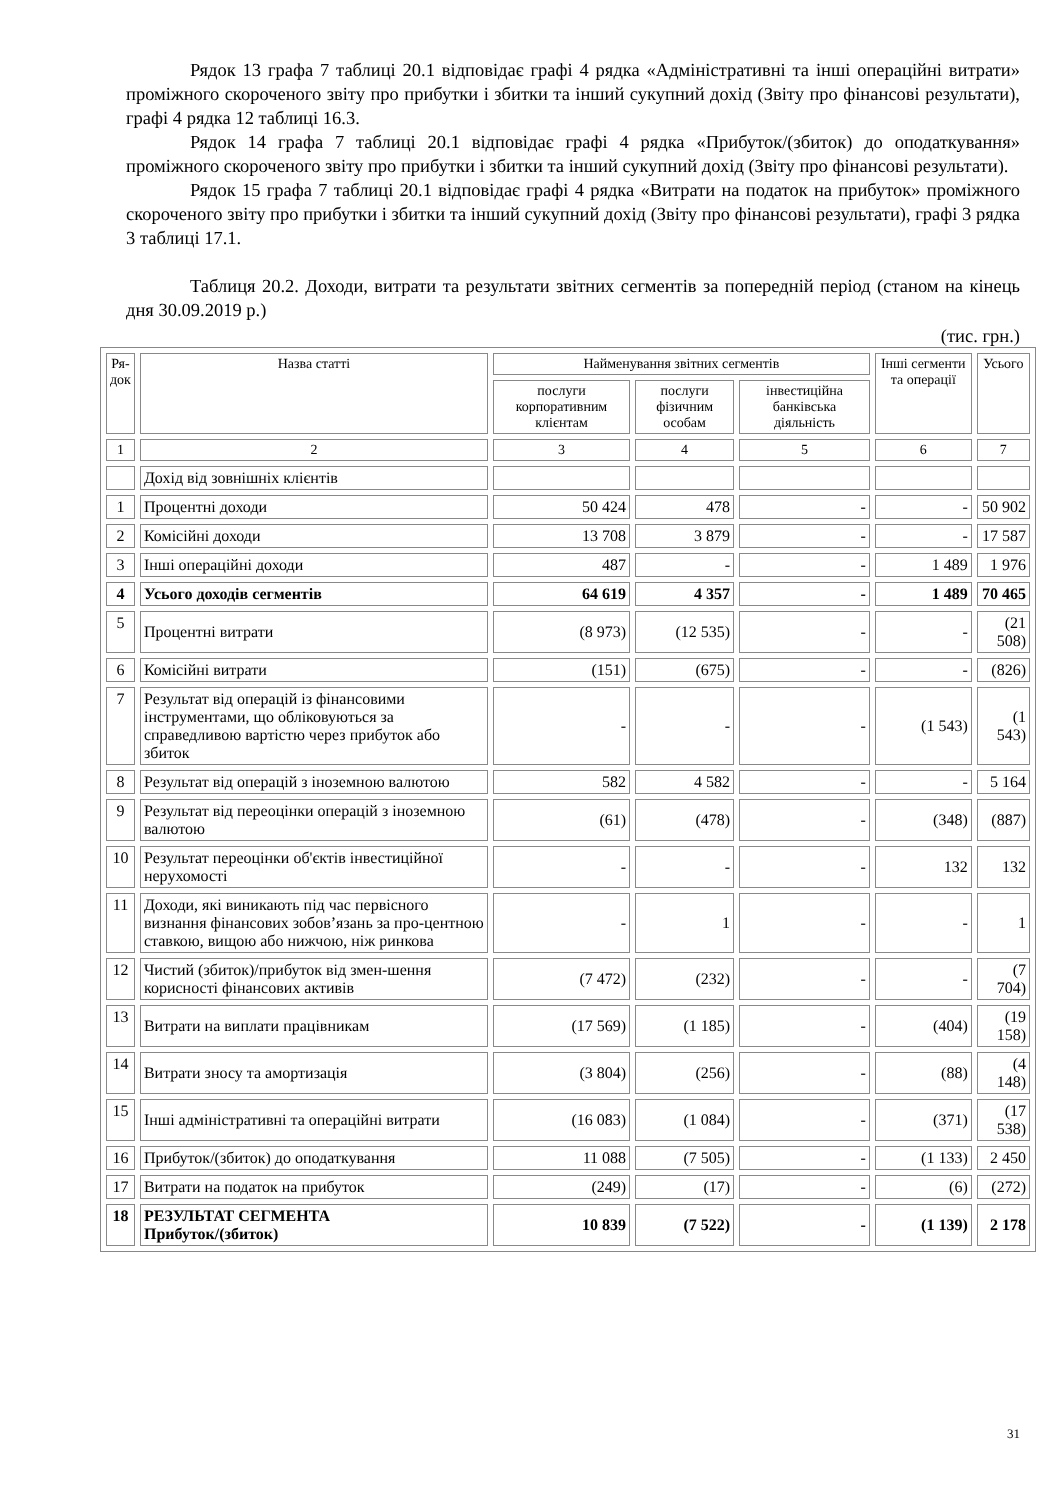Рядок 13 графа 7 таблиці 20.1 відповідає графі 4 рядка «Адміністративні та інші операційні витрати» проміжного скороченого звіту про прибутки і збитки та інший сукупний дохід (Звіту про фінансові результати), графі 4 рядка 12 таблиці 16.3.
Рядок 14 графа 7 таблиці 20.1 відповідає графі 4 рядка «Прибуток/(збиток) до оподаткування» проміжного скороченого звіту про прибутки і збитки та інший сукупний дохід (Звіту про фінансові результати).
Рядок 15 графа 7 таблиці 20.1 відповідає графі 4 рядка «Витрати на податок на прибуток» проміжного скороченого звіту про прибутки і збитки та інший сукупний дохід (Звіту про фінансові результати), графі 3 рядка 3 таблиці 17.1.
Таблиця 20.2. Доходи, витрати та результати звітних сегментів за попередній період (станом на кінець дня 30.09.2019 р.)
(тис. грн.)
| Ря- док | Назва статті | Найменування звітних сегментів | | | Інші сегменти та операції | Усього |
| --- | --- | --- | --- | --- | --- | --- |
| | | послуги корпоративним клієнтам | послуги фізичним особам | інвестиційна банківська діяльність | | |
| 1 | 2 | 3 | 4 | 5 | 6 | 7 |
| | Дохід від зовнішніх клієнтів | | | | | |
| 1 | Процентні доходи | 50 424 | 478 | - | - | 50 902 |
| 2 | Комісійні доходи | 13 708 | 3 879 | - | - | 17 587 |
| 3 | Інші операційні доходи | 487 | - | - | 1 489 | 1 976 |
| 4 | Усього доходів сегментів | 64 619 | 4 357 | - | 1 489 | 70 465 |
| 5 | Процентні витрати | (8 973) | (12 535) | - | - | (21 508) |
| 6 | Комісійні витрати | (151) | (675) | - | - | (826) |
| 7 | Результат від операцій із фінансовими інструментами, що обліковуються за справедливою вартістю через прибуток або збиток | - | - | - | (1 543) | (1 543) |
| 8 | Результат від операцій з іноземною валютою | 582 | 4 582 | - | - | 5 164 |
| 9 | Результат від переоцінки операцій з іноземною валютою | (61) | (478) | - | (348) | (887) |
| 10 | Результат переоцінки об'єктів інвестиційної нерухомості | - | - | - | 132 | 132 |
| 11 | Доходи, які виникають під час первісного визнання фінансових зобов’язань за про-центною ставкою, вищою або нижчою, ніж ринкова | - | 1 | - | - | 1 |
| 12 | Чистий (збиток)/прибуток від змен-шення корисності фінансових активів | (7 472) | (232) | - | - | (7 704) |
| 13 | Витрати на виплати працівникам | (17 569) | (1 185) | - | (404) | (19 158) |
| 14 | Витрати зносу та амортизація | (3 804) | (256) | - | (88) | (4 148) |
| 15 | Інші адміністративні та операційні витрати | (16 083) | (1 084) | - | (371) | (17 538) |
| 16 | Прибуток/(збиток) до оподаткування | 11 088 | (7 505) | - | (1 133) | 2 450 |
| 17 | Витрати на податок на прибуток | (249) | (17) | - | (6) | (272) |
| 18 | РЕЗУЛЬТАТ СЕГМЕНТА Прибуток/(збиток) | 10 839 | (7 522) | - | (1 139) | 2 178 |
31